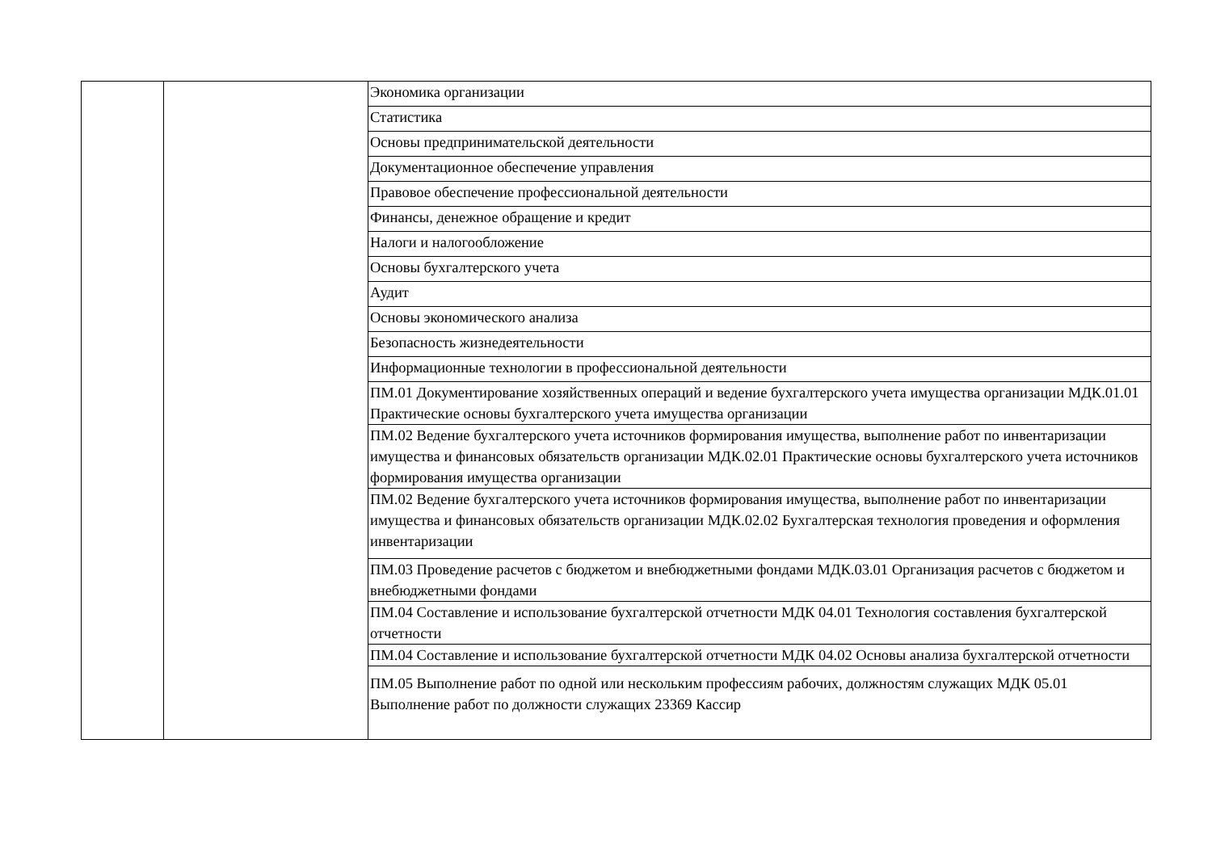| | | Экономика организации |
| | | Статистика |
| | | Основы предпринимательской деятельности |
| | | Документационное обеспечение управления |
| | | Правовое обеспечение профессиональной деятельности |
| | | Финансы, денежное обращение и кредит |
| | | Налоги и налогообложение |
| | | Основы бухгалтерского учета |
| | | Аудит |
| | | Основы экономического анализа |
| | | Безопасность жизнедеятельности |
| | | Информационные технологии в профессиональной деятельности |
| | | ПМ.01 Документирование хозяйственных операций и ведение бухгалтерского учета имущества организации МДК.01.01 Практические основы бухгалтерского учета имущества организации |
| | | ПМ.02 Ведение бухгалтерского учета источников формирования имущества, выполнение работ по инвентаризации имущества и финансовых обязательств организации МДК.02.01 Практические основы бухгалтерского учета источников формирования имущества организации |
| | | ПМ.02 Ведение бухгалтерского учета источников формирования имущества, выполнение работ по инвентаризации имущества и финансовых обязательств организации МДК.02.02 Бухгалтерская технология проведения и оформления инвентаризации |
| | | ПМ.03 Проведение расчетов с бюджетом и внебюджетными фондами МДК.03.01 Организация расчетов с бюджетом и внебюджетными фондами |
| | | ПМ.04 Составление и использование бухгалтерской отчетности МДК 04.01 Технология составления бухгалтерской отчетности |
| | | ПМ.04 Составление и использование бухгалтерской отчетности МДК 04.02 Основы анализа бухгалтерской отчетности |
| | | ПМ.05 Выполнение работ по одной или нескольким профессиям рабочих, должностям служащих МДК 05.01 Выполнение работ по должности служащих 23369 Кассир |